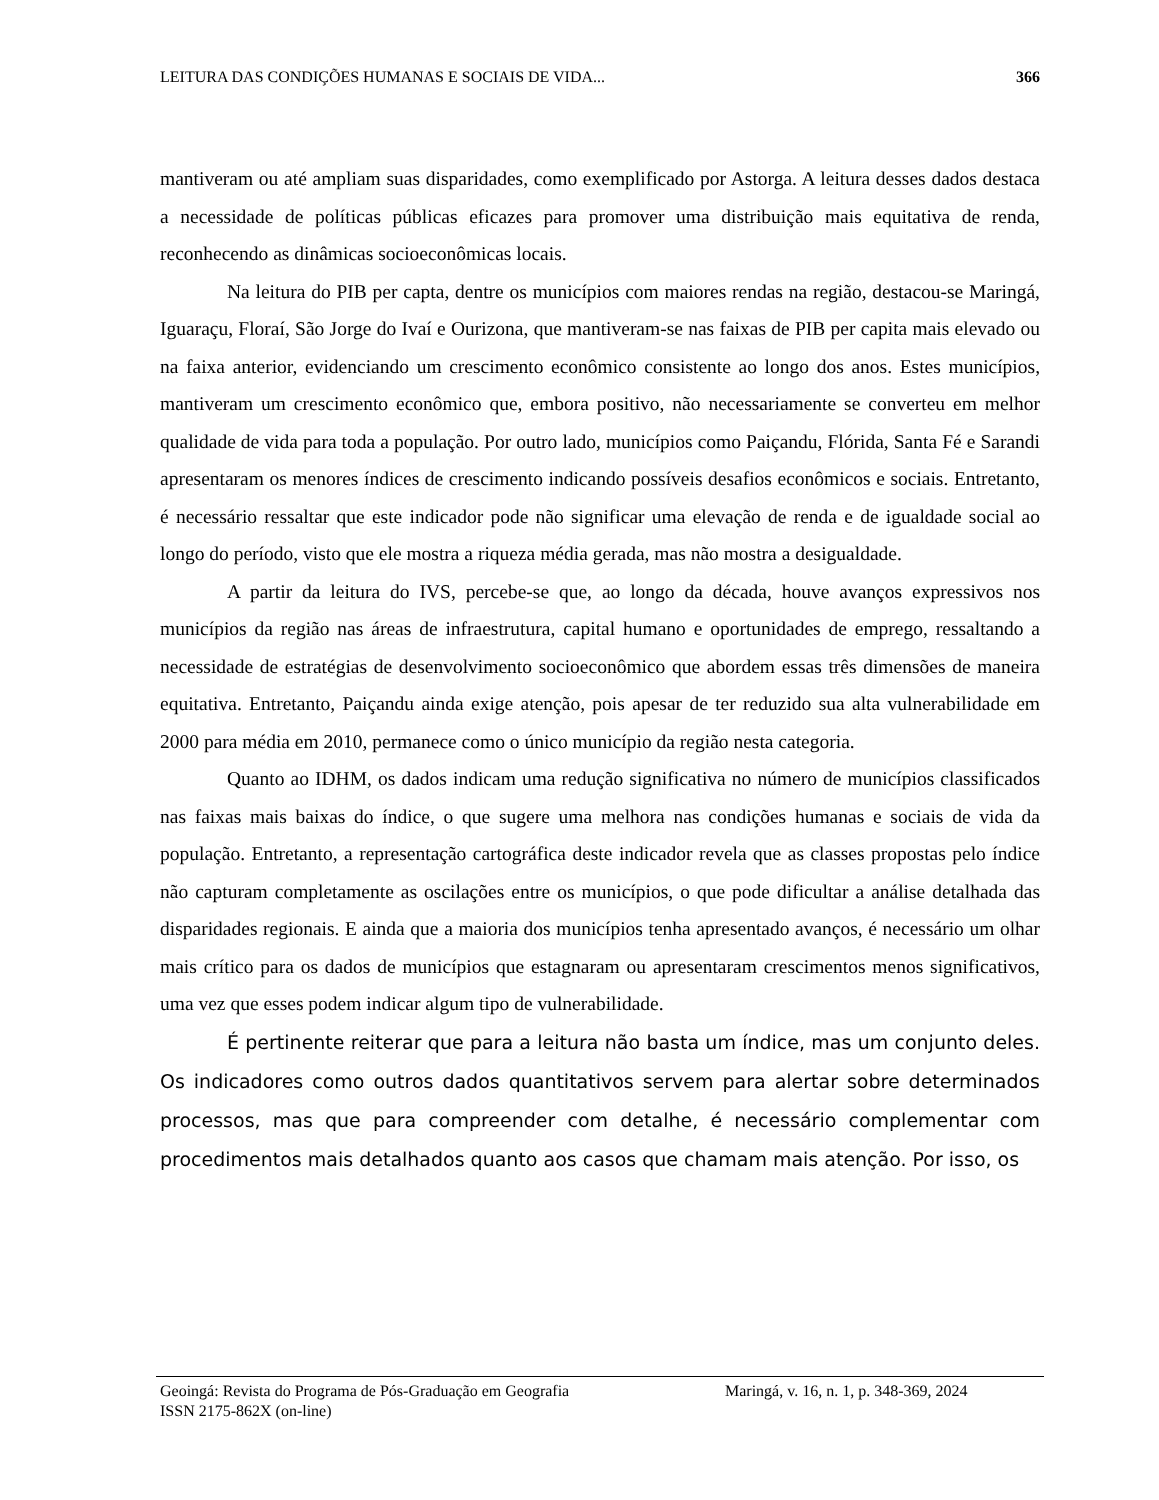LEITURA DAS CONDIÇÕES HUMANAS E SOCIAIS DE VIDA... 366
mantiveram ou até ampliam suas disparidades, como exemplificado por Astorga. A leitura desses dados destaca a necessidade de políticas públicas eficazes para promover uma distribuição mais equitativa de renda, reconhecendo as dinâmicas socioeconômicas locais.
Na leitura do PIB per capta, dentre os municípios com maiores rendas na região, destacou-se Maringá, Iguaraçu, Floraí, São Jorge do Ivaí e Ourizona, que mantiveram-se nas faixas de PIB per capita mais elevado ou na faixa anterior, evidenciando um crescimento econômico consistente ao longo dos anos. Estes municípios, mantiveram um crescimento econômico que, embora positivo, não necessariamente se converteu em melhor qualidade de vida para toda a população. Por outro lado, municípios como Paiçandu, Flórida, Santa Fé e Sarandi apresentaram os menores índices de crescimento indicando possíveis desafios econômicos e sociais. Entretanto, é necessário ressaltar que este indicador pode não significar uma elevação de renda e de igualdade social ao longo do período, visto que ele mostra a riqueza média gerada, mas não mostra a desigualdade.
A partir da leitura do IVS, percebe-se que, ao longo da década, houve avanços expressivos nos municípios da região nas áreas de infraestrutura, capital humano e oportunidades de emprego, ressaltando a necessidade de estratégias de desenvolvimento socioeconômico que abordem essas três dimensões de maneira equitativa. Entretanto, Paiçandu ainda exige atenção, pois apesar de ter reduzido sua alta vulnerabilidade em 2000 para média em 2010, permanece como o único município da região nesta categoria.
Quanto ao IDHM, os dados indicam uma redução significativa no número de municípios classificados nas faixas mais baixas do índice, o que sugere uma melhora nas condições humanas e sociais de vida da população. Entretanto, a representação cartográfica deste indicador revela que as classes propostas pelo índice não capturam completamente as oscilações entre os municípios, o que pode dificultar a análise detalhada das disparidades regionais. E ainda que a maioria dos municípios tenha apresentado avanços, é necessário um olhar mais crítico para os dados de municípios que estagnaram ou apresentaram crescimentos menos significativos, uma vez que esses podem indicar algum tipo de vulnerabilidade.
É pertinente reiterar que para a leitura não basta um índice, mas um conjunto deles. Os indicadores como outros dados quantitativos servem para alertar sobre determinados processos, mas que para compreender com detalhe, é necessário complementar com procedimentos mais detalhados quanto aos casos que chamam mais atenção. Por isso, os
Geoingá: Revista do Programa de Pós-Graduação em Geografia Maringá, v. 16, n. 1, p. 348-369, 2024
ISSN 2175-862X (on-line)